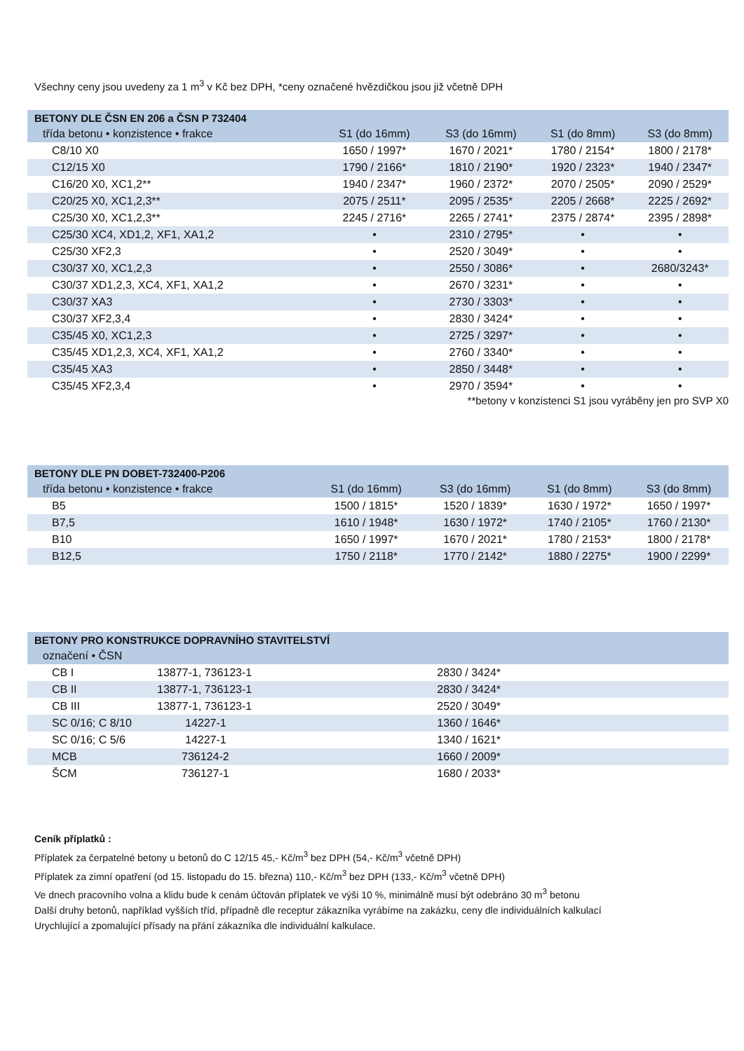Všechny ceny jsou uvedeny za 1 m<sup>3</sup> v Kč bez DPH, *ceny označené hvězdičkou jsou již včetně DPH
| BETONY DLE ČSN EN 206 a ČSN P 732404 | | | | |
| --- | --- | --- | --- | --- |
| třída betonu • konzistence • frakce | S1 (do 16mm) | S3 (do 16mm) | S1 (do 8mm) | S3 (do 8mm) |
| C8/10 X0 | 1650 / 1997* | 1670 / 2021* | 1780 / 2154* | 1800 / 2178* |
| C12/15 X0 | 1790 / 2166* | 1810 / 2190* | 1920 / 2323* | 1940 / 2347* |
| C16/20 X0, XC1,2** | 1940 / 2347* | 1960 / 2372* | 2070 / 2505* | 2090 / 2529* |
| C20/25 X0, XC1,2,3** | 2075 / 2511* | 2095 / 2535* | 2205 / 2668* | 2225 / 2692* |
| C25/30 X0, XC1,2,3** | 2245 / 2716* | 2265 / 2741* | 2375 / 2874* | 2395 / 2898* |
| C25/30 XC4, XD1,2, XF1, XA1,2 | • | 2310 / 2795* | • | • |
| C25/30 XF2,3 | • | 2520 / 3049* | • | • |
| C30/37 X0, XC1,2,3 | • | 2550 / 3086* | • | 2680/3243* |
| C30/37 XD1,2,3, XC4, XF1, XA1,2 | • | 2670 / 3231* | • | • |
| C30/37 XA3 | • | 2730 / 3303* | • | • |
| C30/37 XF2,3,4 | • | 2830 / 3424* | • | • |
| C35/45 X0, XC1,2,3 | • | 2725 / 3297* | • | • |
| C35/45 XD1,2,3, XC4, XF1, XA1,2 | • | 2760 / 3340* | • | • |
| C35/45 XA3 | • | 2850 / 3448* | • | • |
| C35/45 XF2,3,4 | • | 2970 / 3594* | • | • |
**betony v konzistenci S1 jsou vyráběny jen pro SVP X0
| BETONY DLE PN DOBET-732400-P206 | | | | |
| --- | --- | --- | --- | --- |
| třída betonu • konzistence • frakce | S1 (do 16mm) | S3 (do 16mm) | S1 (do 8mm) | S3 (do 8mm) |
| B5 | 1500 / 1815* | 1520 / 1839* | 1630 / 1972* | 1650 / 1997* |
| B7,5 | 1610 / 1948* | 1630 / 1972* | 1740 / 2105* | 1760 / 2130* |
| B10 | 1650 / 1997* | 1670 / 2021* | 1780 / 2153* | 1800 / 2178* |
| B12,5 | 1750 / 2118* | 1770 / 2142* | 1880 / 2275* | 1900 / 2299* |
| BETONY PRO KONSTRUKCE DOPRAVNÍHO STAVITELSTVÍ | | | |
| --- | --- | --- | --- |
| označení • ČSN | | | |
| CB I | 13877-1, 736123-1 | 2830 / 3424* | |
| CB II | 13877-1, 736123-1 | 2830 / 3424* | |
| CB III | 13877-1, 736123-1 | 2520 / 3049* | |
| SC 0/16; C 8/10 | 14227-1 | 1360 / 1646* | |
| SC 0/16; C 5/6 | 14227-1 | 1340 / 1621* | |
| MCB | 736124-2 | 1660 / 2009* | |
| ŠCM | 736127-1 | 1680 / 2033* | |
Ceník příplatků :
Příplatek za čerpatelné betony u betonů do C 12/15 45,- Kč/m<sup>3</sup> bez DPH (54,- Kč/m<sup>3</sup> včetně DPH)
Příplatek za zimní opatření (od 15. listopadu do 15. března) 110,- Kč/m<sup>3</sup> bez DPH (133,- Kč/m<sup>3</sup> včetně DPH)
Ve dnech pracovního volna a klidu bude k cenám účtován příplatek ve výši 10 %, minimálně musí být odebráno 30 m<sup>3</sup> betonu
Další druhy betonů, například vyšších tříd, případně dle receptur zákazníka vyrábíme na zakázku, ceny dle individuálních kalkulací
Urychlující a zpomalující přísady na přání zákazníka dle individuální kalkulace.